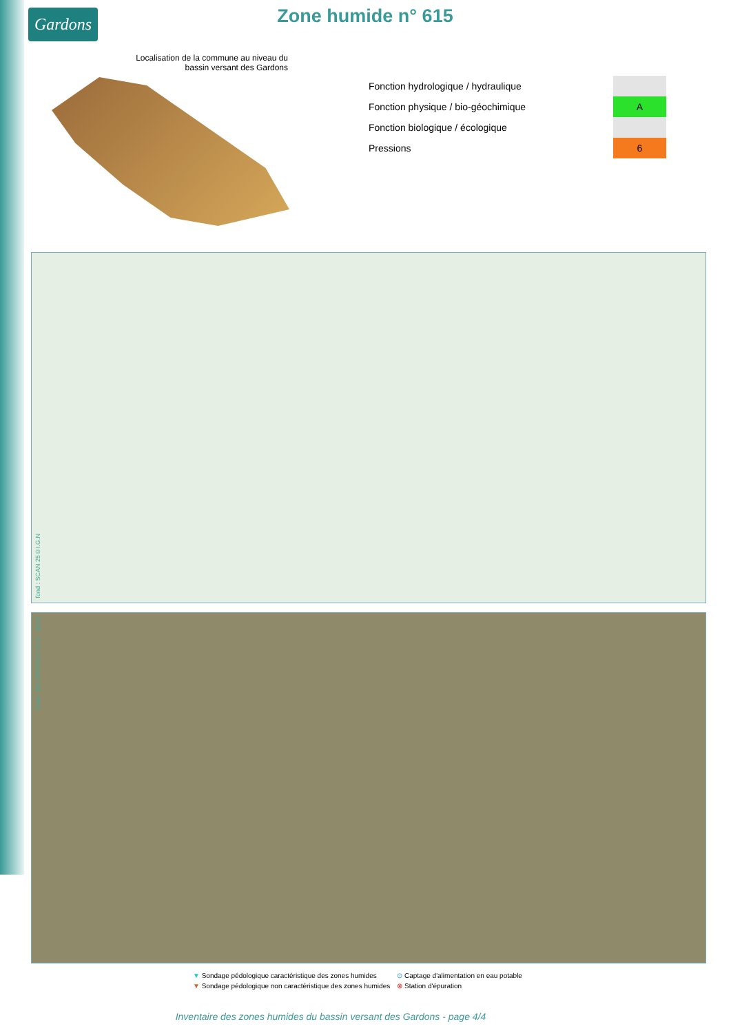Gardons Zone humide n° 615
Localisation de la commune au niveau du bassin versant des Gardons
| Fonction hydrologique / hydraulique | |
| Fonction physique / bio-géochimique | A |
| Fonction biologique / écologique | |
| Pressions | 6 |
fond : SCAN 25©I.G.N
fond : BD ORTHO©I.G.N. - 2014
▼ Sondage pédologique caractéristique des zones humides
▼ Sondage pédologique non caractéristique des zones humides
⊙ Captage d'alimentation en eau potable
⊗ Station d'épuration
Inventaire des zones humides du bassin versant des Gardons - page 4/4